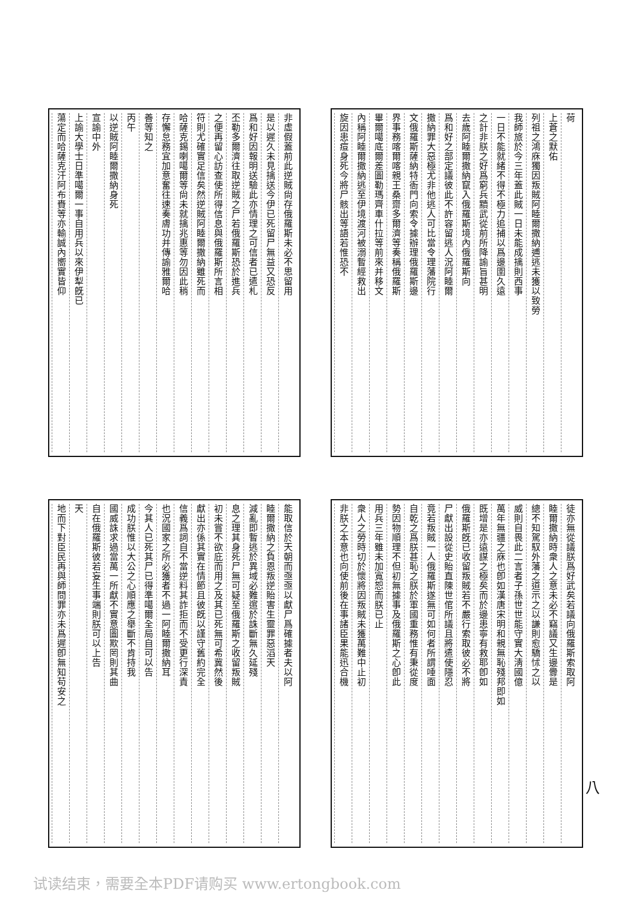非虛假蓋前此逆賊尙存俄羅斯未必不思留用
是以遲久未見擒送今伊已死留尸無益又恐反
爲和好因報明送驗此亦情理之可信者已遣札
丕勒多爾濟往取逆賊之尸若俄羅斯恐於進兵
之便再留心訪查使所得信息與俄羅斯所言相
符則尤確實足信矣然逆賊阿睦爾撒納雖死而
哈薩克錫喇噶爾等尙未就擒兆惠等勿因此稍
存懈怠務宜加意奮往速奏膚功并傳諭雅爾哈
善等知之
丙午
以逆賊阿睦爾撒納身死
宣諭中外
上諭大學士日準噶爾一事自用兵以來伊犁旣已
蕩定而哈薩克汗阿布賚等亦輸誠內嚮實皆仰
荷
上蒼之默佑
列祖之鴻庥獨因叛賊阿睦爾撒納逋逃未獲以致勞
我師旅於今三年蓋此賊一日未能成擒則西事
一日不能就緒不得不極力追捕以爲邊圉久遠
之計非朕之好爲窮兵黷武從前所降諭旨甚明
去歲阿睦爾撒納竄入俄羅斯境內俄羅斯向
爲和好之部定議彼此不許容留逃人況阿睦爾
撒納罪大惡極尤非他逃人可比當令理藩院行
文俄羅斯薩納特衙門向索令據辦理俄羅斯邊
界事務喀爾喀親王桑齋多爾濟等奏稱俄羅斯
畢爾噶底爾差圖勒瑪齊車什拉等前來并移文
內稱阿睦爾撒納逃至伊境渡河被溺暫經救出
旋因患痘身死今將尸骸出等語若惟恐不
能取信於天朝而亟亟以獻尸爲確據者夫以阿
睦爾撒納之負恩叛逆貽害生靈罪惡滔天
減亂即暫逃於異域必難逭於誅斷無久延殘
息之理其身死尸無可疑至俄羅斯之收留叛賊
初未嘗不欲庇而用之及其已死無可希冀然後
獻出亦係其實在情節且彼旣以謹守舊約完全
信義爲詞自不當逆料其詐拒而不受更行深責
也況國家之所必獲者不過一阿睦爾撒納耳
今其人已死其尸已得準噶爾全局自可以告
成功朕惟以大公之心順應之舉斷不肯持我
國威誅求過當萬一所獻不實意圖欺罔則其曲
自在俄羅斯彼若妄生事端則朕可以上告
天
地而下對臣民再與師問罪亦未爲遲卽無知苟安之
徒亦無從議朕爲好武矣若議向俄羅斯索取阿
睦爾撒納時衆人之意未必不竊議又生邊釁是
總不知駕馭外藩之道示之以謙則愈驕怵之以
威則自畏此二言者子孫世世能守實大淸國億
萬年無疆之庥也卽如漢唐宋明和親無恥殘邦即如
既增是亦遠謀之極矣而於邊患寧有救耶卽如
俄羅斯旣已收留叛賊若不嚴行索取彼必不將
尸獻出設從史貽直陳世倌所議且將遣使隱忍
竟若叛賊一人俄羅斯遂無可如何者所謂唾面
自乾之爲朕甚恥之朕於軍國重務惟有秉從度
勢因物順理不但初無據事及俄羅斯之心卽此
用兵三年雖未加寬恕而朕已止
衆人之勞時切於懷將因叛賊未獲萬難中止初
非朕之本意也向使前後在事諸臣果能迅合機
八
试读结束，需要全本PDF请购买 www.ertongbook.com